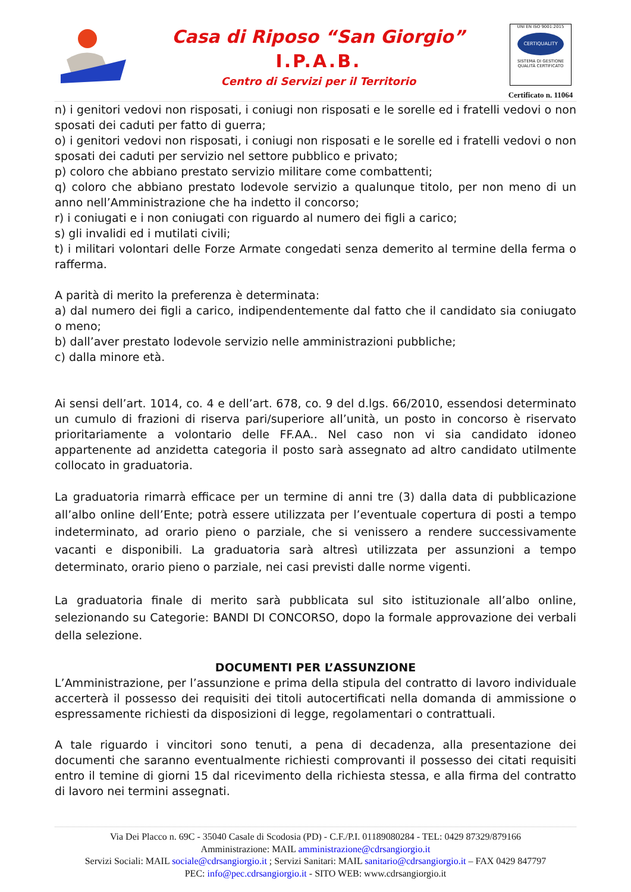Casa di Riposo “San Giorgio”
I.P.A.B.
Centro di Servizi per il Territorio
UNI EN ISO 9001:2015
CERTIQUALITY
SISTEMA DI GESTIONE QUALITÀ CERTIFICATO
Certificato n. 11064
n) i genitori vedovi non risposati, i coniugi non risposati e le sorelle ed i fratelli vedovi o non sposati dei caduti per fatto di guerra;
o) i genitori vedovi non risposati, i coniugi non risposati e le sorelle ed i fratelli vedovi o non sposati dei caduti per servizio nel settore pubblico e privato;
p) coloro che abbiano prestato servizio militare come combattenti;
q) coloro che abbiano prestato lodevole servizio a qualunque titolo, per non meno di un anno nell’Amministrazione che ha indetto il concorso;
r) i coniugati e i non coniugati con riguardo al numero dei figli a carico;
s) gli invalidi ed i mutilati civili;
t) i militari volontari delle Forze Armate congedati senza demerito al termine della ferma o rafferma.
A parità di merito la preferenza è determinata:
a) dal numero dei figli a carico, indipendentemente dal fatto che il candidato sia coniugato o meno;
b) dall’aver prestato lodevole servizio nelle amministrazioni pubbliche;
c) dalla minore età.
Ai sensi dell’art. 1014, co. 4 e dell’art. 678, co. 9 del d.lgs. 66/2010, essendosi determinato un cumulo di frazioni di riserva pari/superiore all’unità, un posto in concorso è riservato prioritariamente a volontario delle FF.AA.. Nel caso non vi sia candidato idoneo appartenente ad anzidetta categoria il posto sarà assegnato ad altro candidato utilmente collocato in graduatoria.
La graduatoria rimarrà efficace per un termine di anni tre (3) dalla data di pubblicazione all’albo online dell’Ente; potrà essere utilizzata per l’eventuale copertura di posti a tempo indeterminato, ad orario pieno o parziale, che si venissero a rendere successivamente vacanti e disponibili. La graduatoria sarà altresì utilizzata per assunzioni a tempo determinato, orario pieno o parziale, nei casi previsti dalle norme vigenti.
La graduatoria finale di merito sarà pubblicata sul sito istituzionale all’albo online, selezionando su Categorie: BANDI DI CONCORSO, dopo la formale approvazione dei verbali della selezione.
DOCUMENTI PER L’ASSUNZIONE
L’Amministrazione, per l’assunzione e prima della stipula del contratto di lavoro individuale accerterà il possesso dei requisiti dei titoli autocertificati nella domanda di ammissione o espressamente richiesti da disposizioni di legge, regolamentari o contrattuali.
A tale riguardo i vincitori sono tenuti, a pena di decadenza, alla presentazione dei documenti che saranno eventualmente richiesti comprovanti il possesso dei citati requisiti entro il temine di giorni 15 dal ricevimento della richiesta stessa, e alla firma del contratto di lavoro nei termini assegnati.
Via Dei Placco n. 69C - 35040 Casale di Scodosia (PD) - C.F./P.I. 01189080284 - TEL: 0429 87329/879166
Amministrazione: MAIL amministrazione@cdrsangiorgio.it
Servizi Sociali: MAIL sociale@cdrsangiorgio.it ; Servizi Sanitari: MAIL sanitario@cdrsangiorgio.it – FAX 0429 847797
PEC: info@pec.cdrsangiorgio.it - SITO WEB: www.cdrsangiorgio.it